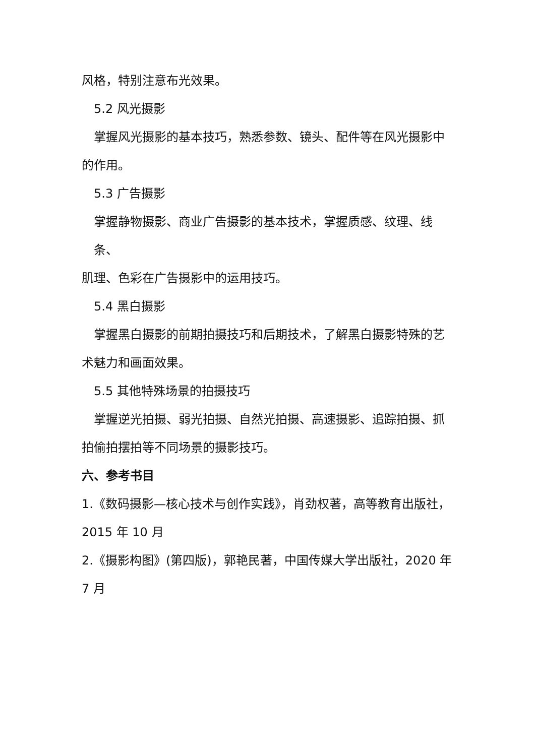风格，特别注意布光效果。
5.2 风光摄影
掌握风光摄影的基本技巧，熟悉参数、镜头、配件等在风光摄影中
的作用。
5.3 广告摄影
掌握静物摄影、商业广告摄影的基本技术，掌握质感、纹理、线条、
肌理、色彩在广告摄影中的运用技巧。
5.4 黑白摄影
掌握黑白摄影的前期拍摄技巧和后期技术，了解黑白摄影特殊的艺
术魅力和画面效果。
5.5 其他特殊场景的拍摄技巧
掌握逆光拍摄、弱光拍摄、自然光拍摄、高速摄影、追踪拍摄、抓
拍偷拍摆拍等不同场景的摄影技巧。
六、参考书目
1.《数码摄影—核心技术与创作实践》，肖劲权著，高等教育出版社，
2015 年 10 月
2.《摄影构图》(第四版)，郭艳民著，中国传媒大学出版社，2020 年
7 月